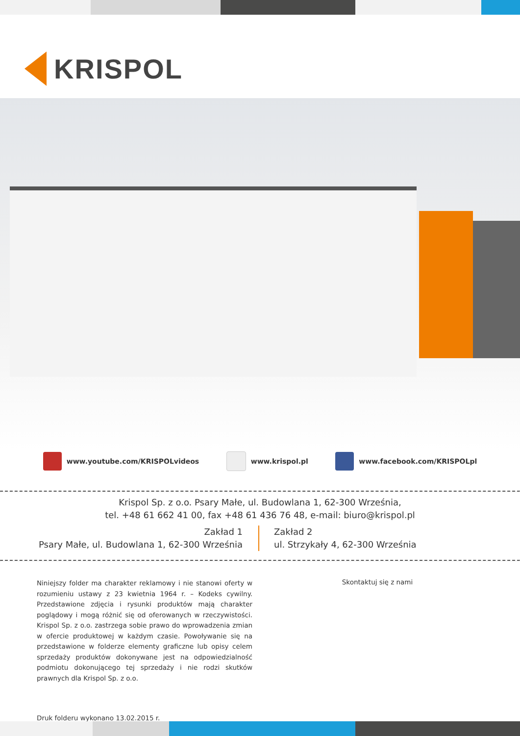KRISPOL
www.youtube.com/KRISPOLvideos www.krispol.pl www.facebook.com/KRISPOLpl
Krispol Sp. z o.o. Psary Małe, ul. Budowlana 1, 62-300 Września,
tel. +48 61 662 41 00, fax +48 61 436 76 48, e-mail: biuro@krispol.pl
Zakład 1
Psary Małe, ul. Budowlana 1, 62-300 Września
Zakład 2
ul. Strzykały 4, 62-300 Września
Niniejszy folder ma charakter reklamowy i nie stanowi oferty w rozumieniu ustawy z 23 kwietnia 1964 r. – Kodeks cywilny. Przedstawione zdjęcia i rysunki produktów mają charakter poglądowy i mogą różnić się od oferowanych w rzeczywistości. Krispol Sp. z o.o. zastrzega sobie prawo do wprowadzenia zmian w ofercie produktowej w każdym czasie. Powoływanie się na przedstawione w folderze elementy graficzne lub opisy celem sprzedaży produktów dokonywane jest na odpowiedzialność podmiotu dokonującego tej sprzedaży i nie rodzi skutków prawnych dla Krispol Sp. z o.o.
Druk folderu wykonano 13.02.2015 r.
Skontaktuj się z nami